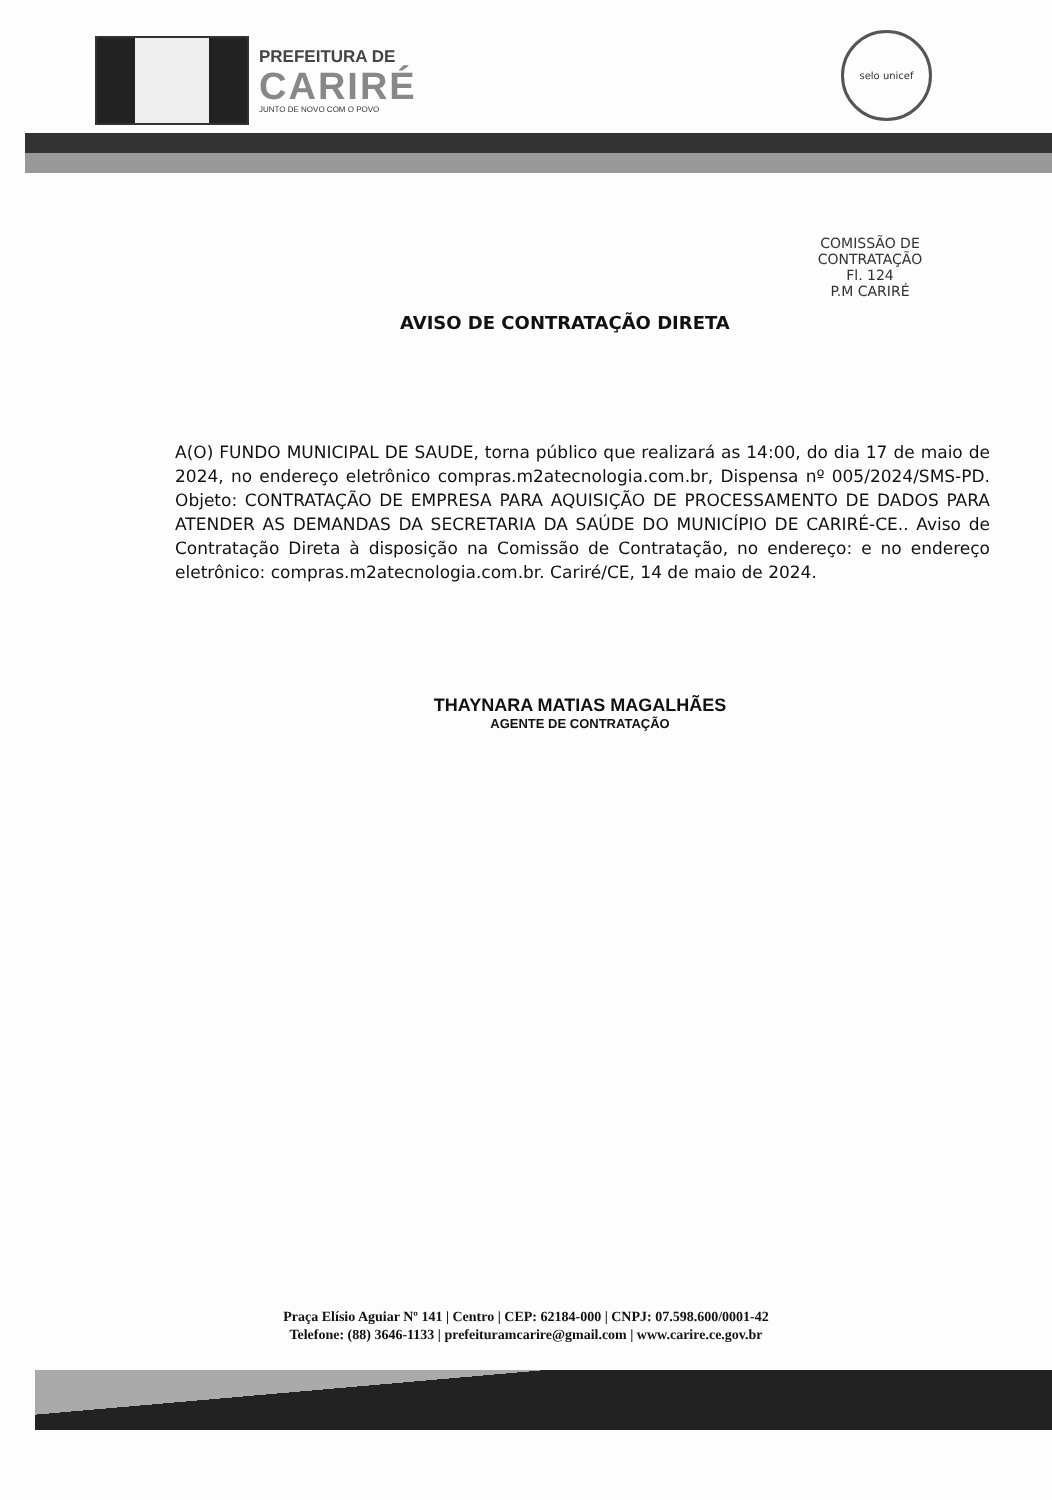PREFEITURA DE
CARIRÉ
JUNTO DE NOVO COM O POVO
selo unicef
COMISSÃO DE CONTRATAÇÃO
Fl. 124
P.M CARIRÉ
AVISO DE CONTRATAÇÃO DIRETA
A(O) FUNDO MUNICIPAL DE SAUDE, torna público que realizará as 14:00, do dia 17 de maio de 2024, no endereço eletrônico compras.m2atecnologia.com.br, Dispensa nº 005/2024/SMS-PD. Objeto: CONTRATAÇÃO DE EMPRESA PARA AQUISIÇÃO DE PROCESSAMENTO DE DADOS PARA ATENDER AS DEMANDAS DA SECRETARIA DA SAÚDE DO MUNICÍPIO DE CARIRÉ-CE.. Aviso de Contratação Direta à disposição na Comissão de Contratação, no endereço: e no endereço eletrônico: compras.m2atecnologia.com.br. Cariré/CE, 14 de maio de 2024.
THAYNARA MATIAS MAGALHÃES
AGENTE DE CONTRATAÇÃO
Praça Elísio Aguiar Nº 141 | Centro | CEP: 62184-000 | CNPJ: 07.598.600/0001-42
Telefone: (88) 3646-1133 | prefeituramcarire@gmail.com | www.carire.ce.gov.br